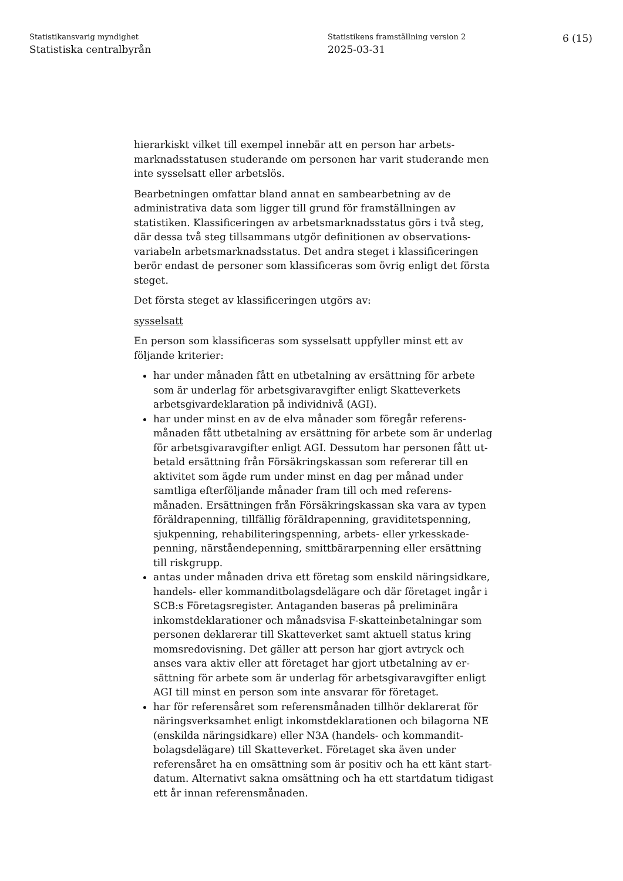Statistikansvarig myndighet
Statistiska centralbyrån
Statistikens framställning version 2
2025-03-31
6 (15)
hierarkiskt vilket till exempel innebär att en person har arbets-marknadsstatusen studerande om personen har varit studerande men inte sysselsatt eller arbetslös.
Bearbetningen omfattar bland annat en sambearbetning av de administrativa data som ligger till grund för framställningen av statistiken. Klassificeringen av arbetsmarknadsstatus görs i två steg, där dessa två steg tillsammans utgör definitionen av observations-variabeln arbetsmarknadsstatus. Det andra steget i klassificeringen berör endast de personer som klassificeras som övrig enligt det första steget.
Det första steget av klassificeringen utgörs av:
sysselsatt
En person som klassificeras som sysselsatt uppfyller minst ett av följande kriterier:
har under månaden fått en utbetalning av ersättning för arbete som är underlag för arbetsgivaravgifter enligt Skatteverkets arbetsgivardeklaration på individnivå (AGI).
har under minst en av de elva månader som föregår referens-månaden fått utbetalning av ersättning för arbete som är underlag för arbetsgivaravgifter enligt AGI. Dessutom har personen fått ut-betald ersättning från Försäkringskassan som refererar till en aktivitet som ägde rum under minst en dag per månad under samtliga efterföljande månader fram till och med referens-månaden. Ersättningen från Försäkringskassan ska vara av typen föräldrapenning, tillfällig föräldrapenning, graviditetspenning, sjukpenning, rehabiliteringspenning, arbets- eller yrkesskade-penning, närståendepenning, smittbärarpenning eller ersättning till riskgrupp.
antas under månaden driva ett företag som enskild näringsidkare, handels- eller kommanditbolagsdelägare och där företaget ingår i SCB:s Företagsregister. Antaganden baseras på preliminära inkomstdeklarationer och månadsvisa F-skatteinbetalningar som personen deklarerar till Skatteverket samt aktuell status kring momsredovisning. Det gäller att person har gjort avtryck och anses vara aktiv eller att företaget har gjort utbetalning av er-sättning för arbete som är underlag för arbetsgivaravgifter enligt AGI till minst en person som inte ansvarar för företaget.
har för referensåret som referensmånaden tillhör deklarerat för näringsverksamhet enligt inkomstdeklarationen och bilagorna NE (enskilda näringsidkare) eller N3A (handels- och kommandit-bolagsdelägare) till Skatteverket. Företaget ska även under referensåret ha en omsättning som är positiv och ha ett känt start-datum. Alternativt sakna omsättning och ha ett startdatum tidigast ett år innan referensmånaden.